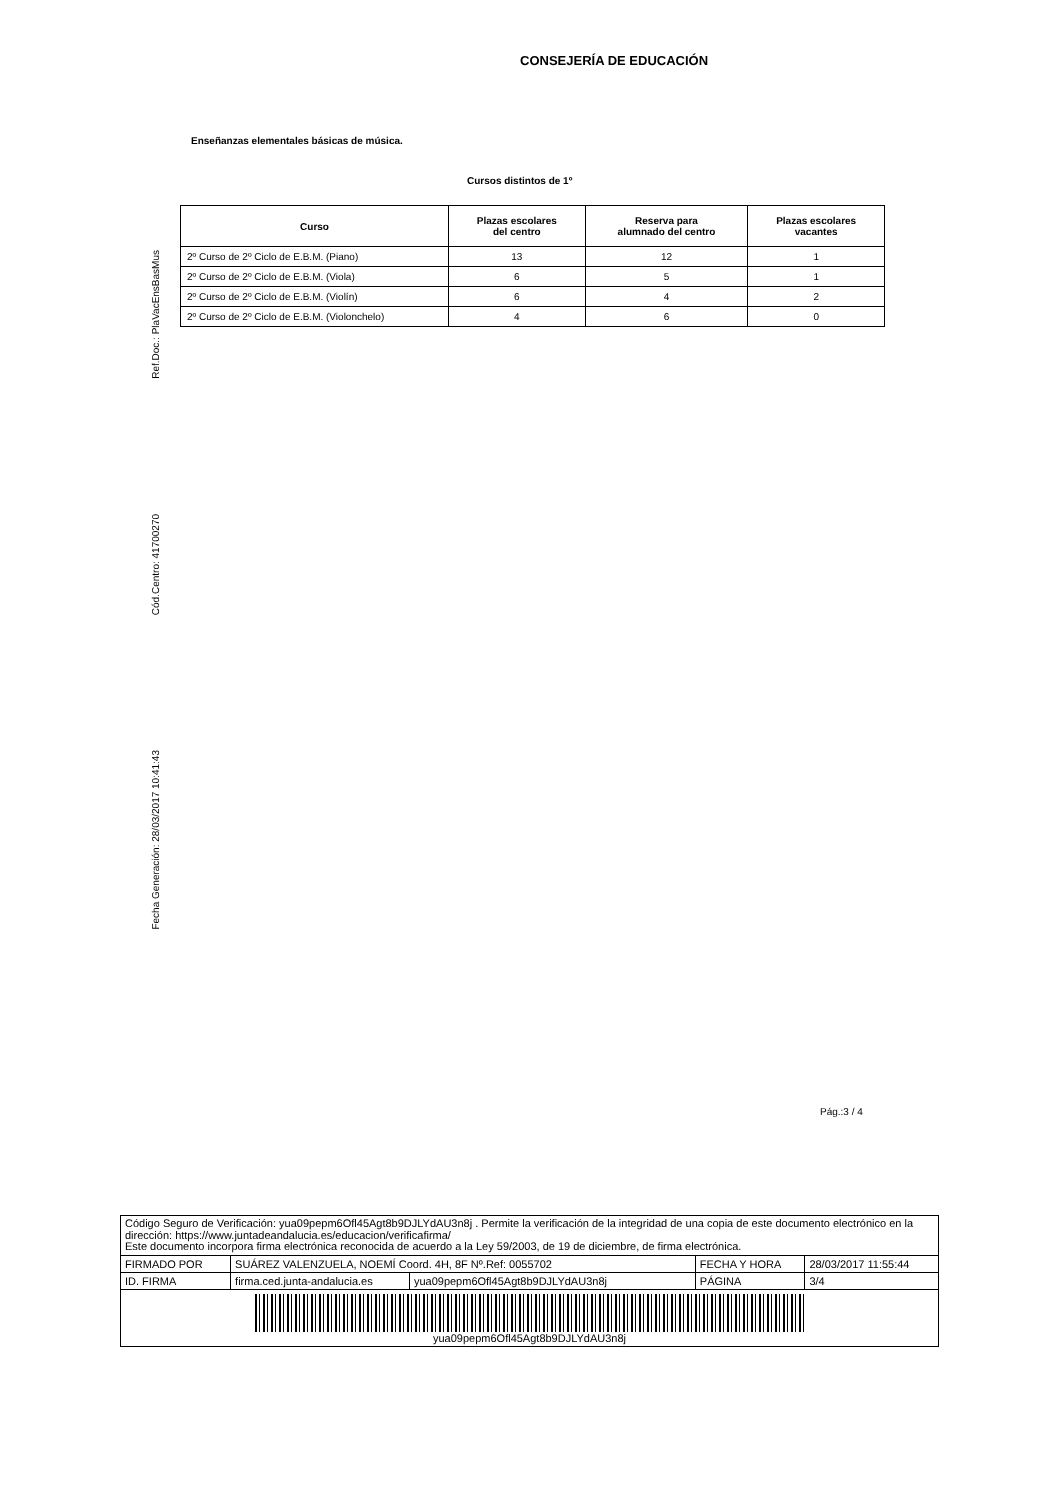CONSEJERÍA DE EDUCACIÓN
Ref.Doc.: PlaVacEnsBasMus
Cód.Centro: 41700270
Fecha Generación: 28/03/2017 10:41:43
Enseñanzas elementales básicas de música.
Cursos distintos de 1º
| Curso | Plazas escolares del centro | Reserva para alumnado del centro | Plazas escolares vacantes |
| --- | --- | --- | --- |
| 2º Curso de 2º Ciclo de E.B.M. (Piano) | 13 | 12 | 1 |
| 2º Curso de 2º Ciclo de E.B.M. (Viola) | 6 | 5 | 1 |
| 2º Curso de 2º Ciclo de E.B.M. (Violín) | 6 | 4 | 2 |
| 2º Curso de 2º Ciclo de E.B.M. (Violonchelo) | 4 | 6 | 0 |
Pág.:3 / 4
| Código Seguro de Verificación: yua09pepm6Ofl45Agt8b9DJLYdAU3n8j . Permite la verificación de la integridad de una copia de este documento electrónico en la dirección: https://www.juntadeandalucia.es/educacion/verificafirma/ Este documento incorpora firma electrónica reconocida de acuerdo a la Ley 59/2003, de 19 de diciembre, de firma electrónica. | | | | |
| FIRMADO POR | SUÁREZ VALENZUELA, NOEMÍ Coord. 4H, 8F Nº.Ref: 0055702 | | FECHA Y HORA | 28/03/2017 11:55:44 |
| ID. FIRMA | firma.ced.junta-andalucia.es | yua09pepm6Ofl45Agt8b9DJLYdAU3n8j | PÁGINA | 3/4 |
| yua09pepm6Ofl45Agt8b9DJLYdAU3n8j | | | | |